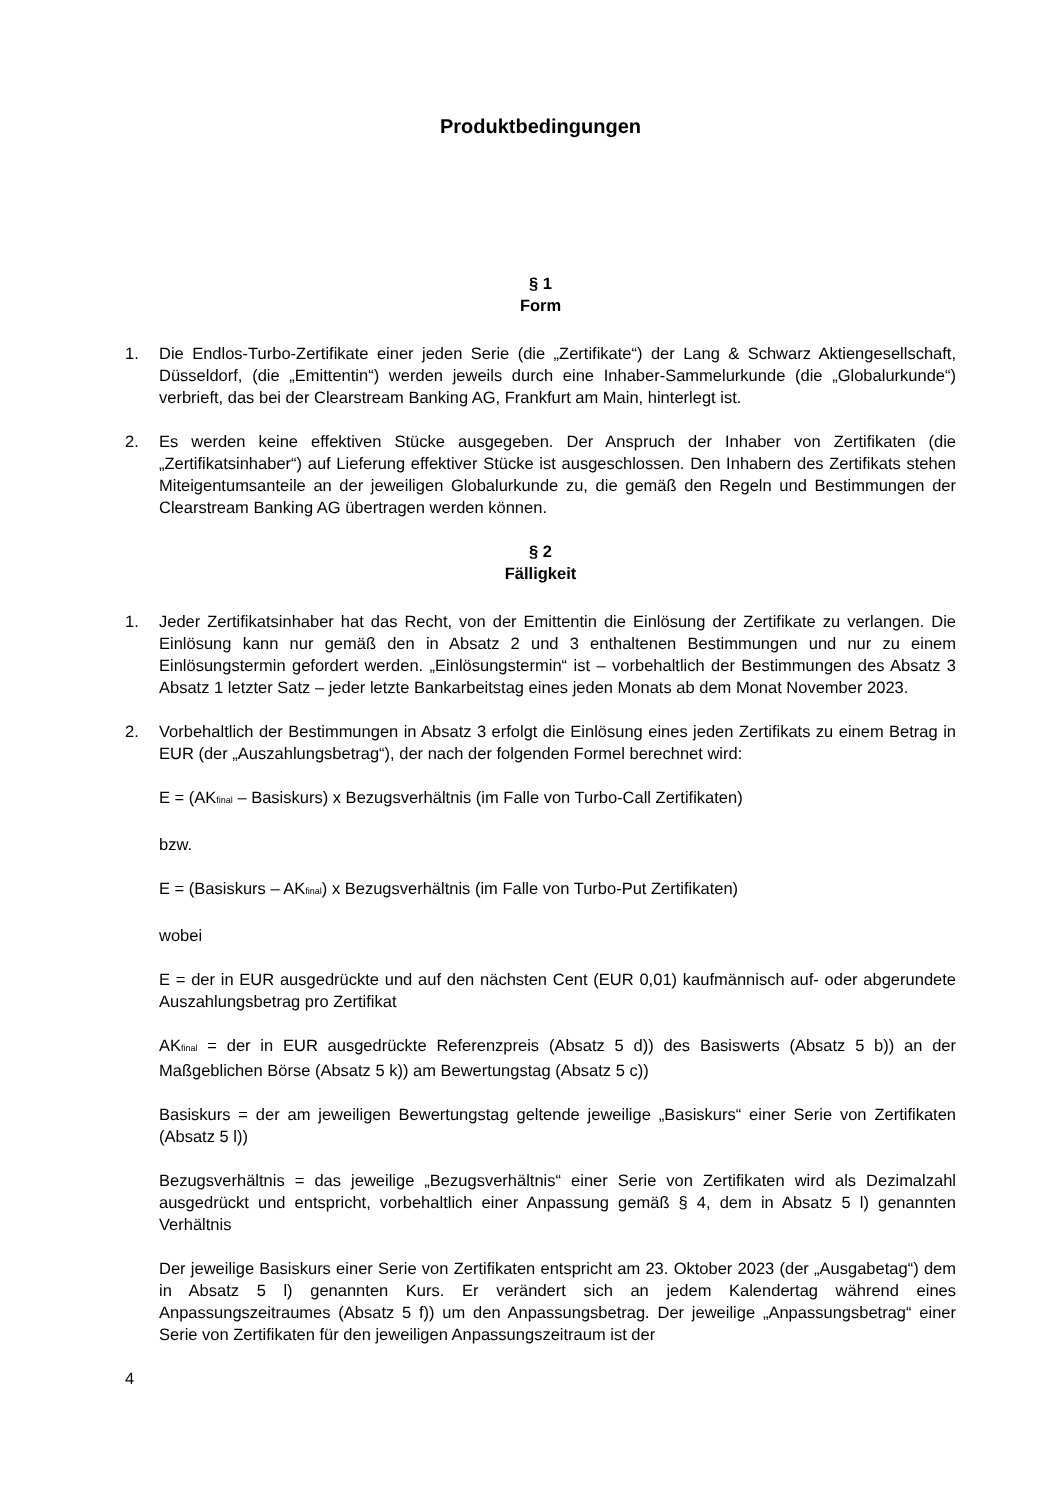Produktbedingungen
§ 1
Form
1. Die Endlos-Turbo-Zertifikate einer jeden Serie (die „Zertifikate“) der Lang & Schwarz Aktiengesellschaft, Düsseldorf, (die „Emittentin“) werden jeweils durch eine Inhaber-Sammelurkunde (die „Globalurkunde“) verbrieft, das bei der Clearstream Banking AG, Frankfurt am Main, hinterlegt ist.
2. Es werden keine effektiven Stücke ausgegeben. Der Anspruch der Inhaber von Zertifikaten (die „Zertifikatsinhaber“) auf Lieferung effektiver Stücke ist ausgeschlossen. Den Inhabern des Zertifikats stehen Miteigentumsanteile an der jeweiligen Globalurkunde zu, die gemäß den Regeln und Bestimmungen der Clearstream Banking AG übertragen werden können.
§ 2
Fälligkeit
1. Jeder Zertifikatsinhaber hat das Recht, von der Emittentin die Einlösung der Zertifikate zu verlangen. Die Einlösung kann nur gemäß den in Absatz 2 und 3 enthaltenen Bestimmungen und nur zu einem Einlösungstermin gefordert werden. „Einlösungstermin“ ist – vorbehaltlich der Bestimmungen des Absatz 3 Absatz 1 letzter Satz – jeder letzte Bankarbeitstag eines jeden Monats ab dem Monat November 2023.
2. Vorbehaltlich der Bestimmungen in Absatz 3 erfolgt die Einlösung eines jeden Zertifikats zu einem Betrag in EUR (der „Auszahlungsbetrag“), der nach der folgenden Formel berechnet wird:
E = (AK<sub>final</sub> – Basiskurs) x Bezugsverhältnis (im Falle von Turbo-Call Zertifikaten)
bzw.
E = (Basiskurs – AK<sub>final</sub>) x Bezugsverhältnis (im Falle von Turbo-Put Zertifikaten)
wobei
E = der in EUR ausgedrückte und auf den nächsten Cent (EUR 0,01) kaufmännisch auf- oder abgerundete Auszahlungsbetrag pro Zertifikat
AK<sub>final</sub> = der in EUR ausgedrückte Referenzpreis (Absatz 5 d)) des Basiswerts (Absatz 5 b)) an der Maßgeblichen Börse (Absatz 5 k)) am Bewertungstag (Absatz 5 c))
Basiskurs = der am jeweiligen Bewertungstag geltende jeweilige „Basiskurs“ einer Serie von Zertifikaten (Absatz 5 l))
Bezugsverhältnis = das jeweilige „Bezugsverhältnis“ einer Serie von Zertifikaten wird als Dezimalzahl ausgedrückt und entspricht, vorbehaltlich einer Anpassung gemäß § 4, dem in Absatz 5 l) genannten Verhältnis
Der jeweilige Basiskurs einer Serie von Zertifikaten entspricht am 23. Oktober 2023 (der „Ausgabetag“) dem in Absatz 5 l) genannten Kurs. Er verändert sich an jedem Kalendertag während eines Anpassungszeitraumes (Absatz 5 f)) um den Anpassungsbetrag. Der jeweilige „Anpassungsbetrag“ einer Serie von Zertifikaten für den jeweiligen Anpassungszeitraum ist der
4